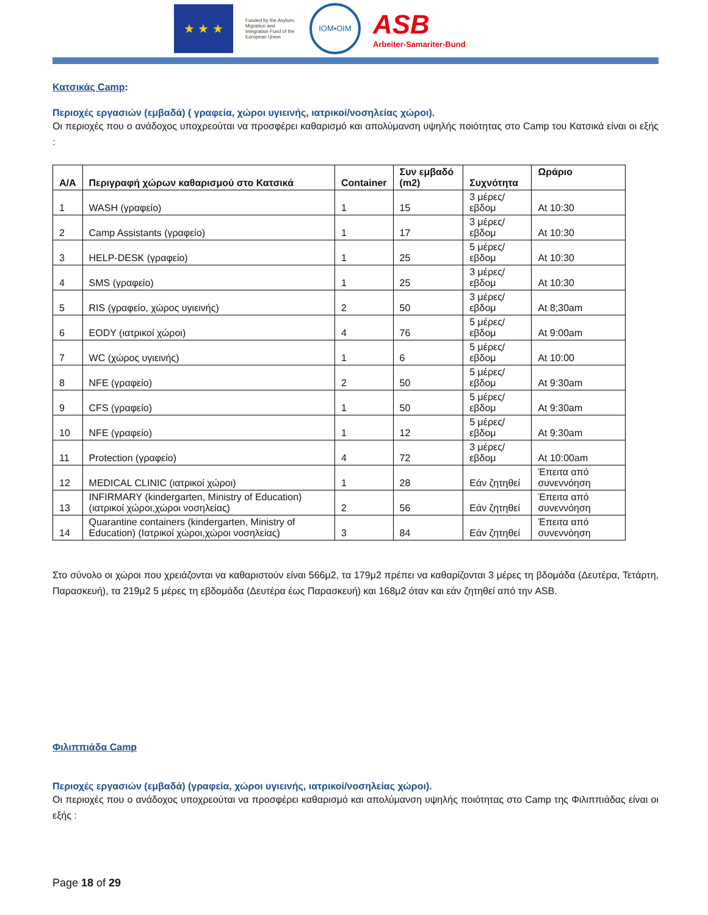★ ★ ★
Funded by the Asylum, Migration and Integration Fund of the European Union
IOM•OIM
ASB
Arbeiter-Samariter-Bund
Κατσικάς Camp:
Περιοχές εργασιών (εμβαδά) ( γραφεία, χώροι υγιεινής, ιατρικοί/νοσηλείας χώροι).
Οι περιοχές που ο ανάδοχος υποχρεούται να προσφέρει καθαρισμό και απολύμανση υψηλής ποιότητας στο Camp του Κατσικά είναι οι εξής :
| A/A | Περιγραφή χώρων καθαρισμού στο Κατσικά | Container | Συν εμβαδό (m2) | Συχνότητα | Ωράριο |
| --- | --- | --- | --- | --- | --- |
| 1 | WASH (γραφείο) | 1 | 15 | 3 μέρες/εβδομ | At 10:30 |
| 2 | Camp Assistants (γραφείο) | 1 | 17 | 3 μέρες/εβδομ | At 10:30 |
| 3 | HELP-DESK (γραφείο) | 1 | 25 | 5 μέρες/εβδομ | At 10:30 |
| 4 | SMS (γραφείο) | 1 | 25 | 3 μέρες/εβδομ | At 10:30 |
| 5 | RIS (γραφείο, χώρος υγιεινής) | 2 | 50 | 3 μέρες/εβδομ | At 8;30am |
| 6 | EODY (ιατρικοί χώροι) | 4 | 76 | 5 μέρες/εβδομ | At 9:00am |
| 7 | WC (χώρος υγιεινής) | 1 | 6 | 5 μέρες/εβδομ | At 10:00 |
| 8 | NFE (γραφείο) | 2 | 50 | 5 μέρες/εβδομ | At 9:30am |
| 9 | CFS (γραφείο) | 1 | 50 | 5 μέρες/εβδομ | At 9:30am |
| 10 | NFE (γραφείο) | 1 | 12 | 5 μέρες/εβδομ | At 9:30am |
| 11 | Protection (γραφείο) | 4 | 72 | 3 μέρες/εβδομ | At 10:00am |
| 12 | MEDICAL CLINIC (ιατρικοί χώροι) | 1 | 28 | Εάν ζητηθεί | Έπειτα από συνεννόηση |
| 13 | INFIRMARY (kindergarten, Ministry of Education) (ιατρικοί χώροι,χώροι νοσηλείας) | 2 | 56 | Εάν ζητηθεί | Έπειτα από συνεννόηση |
| 14 | Quarantine containers (kindergarten, Ministry of Education) (Ιατρικοί χώροι,χώροι νοσηλείας) | 3 | 84 | Εάν ζητηθεί | Έπειτα από συνεννόηση |
Στο σύνολο οι χώροι που χρειάζονται να καθαριστούν είναι 566μ2, τα 179μ2 πρέπει να καθαρίζονται 3 μέρες τη βδομάδα (Δευτέρα, Τετάρτη, Παρασκευή), τα 219μ2 5 μέρες τη εβδομάδα (Δευτέρα έως Παρασκευή) και 168μ2 όταν και εάν ζητηθεί από την ASB.
Φιλιππιάδα Camp
Περιοχές εργασιών (εμβαδά) (γραφεία, χώροι υγιεινής, ιατρικοί/νοσηλείας χώροι).
Οι περιοχές που ο ανάδοχος υποχρεούται να προσφέρει καθαρισμό και απολύμανση υψηλής ποιότητας στο Camp της Φιλιππιάδας είναι οι εξής :
Page 18 of 29